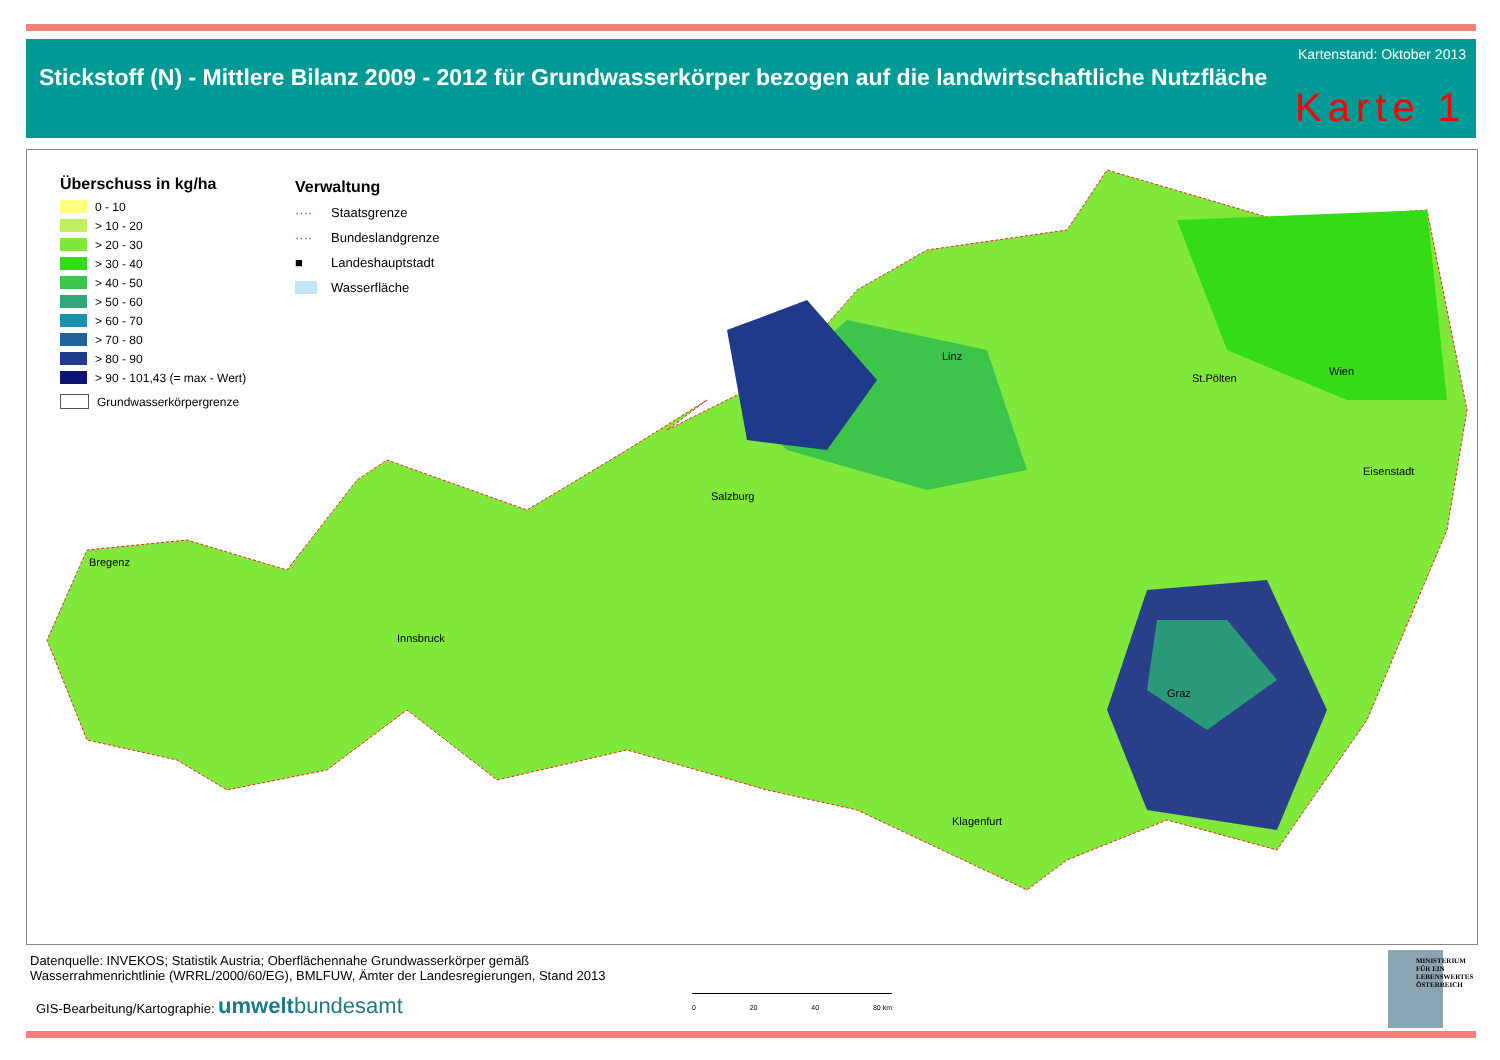Stickstoff (N) - Mittlere Bilanz 2009 - 2012 für Grundwasserkörper bezogen auf die landwirtschaftliche Nutzfläche
Kartenstand: Oktober 2013
Karte 1
Überschuss in kg/ha
0 - 10
> 10 - 20
> 20 - 30
> 30 - 40
> 40 - 50
> 50 - 60
> 60 - 70
> 70 - 80
> 80 - 90
> 90 - 101,43 (= max - Wert)
Grundwasserkörpergrenze
Verwaltung
···· Staatsgrenze
···· Bundeslandgrenze
■ Landeshauptstadt
Wasserfläche
Linz
St.Pölten
Wien
Eisenstadt
Salzburg
Bregenz
Innsbruck
Graz
Klagenfurt
Datenquelle: INVEKOS; Statistik Austria; Oberflächennahe Grundwasserkörper gemäß
Wasserrahmenrichtlinie (WRRL/2000/60/EG), BMLFUW, Ämter der Landesregierungen, Stand 2013
GIS-Bearbeitung/Kartographie: umweltbundesamt
0 20 40 80 km
MINISTERIUM
FÜR EIN
LEBENSWERTES
ÖSTERREICH